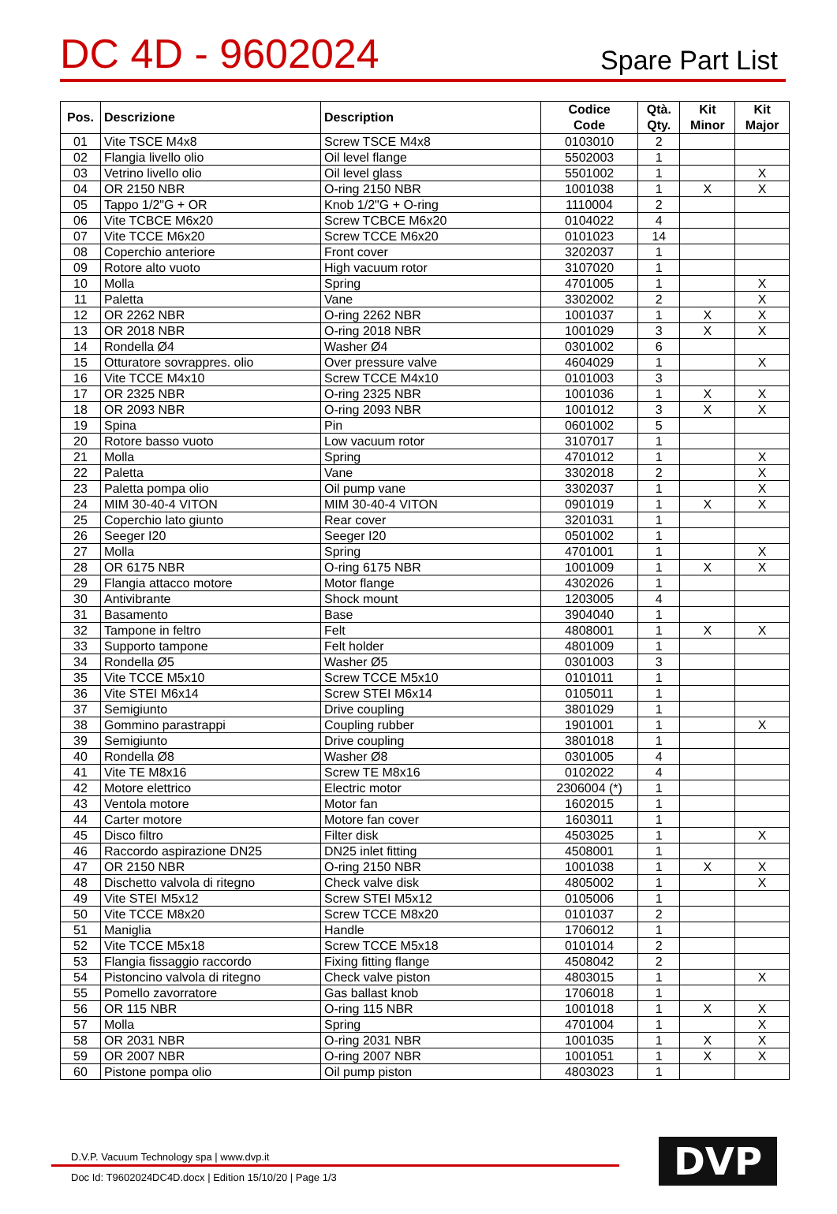DC 4D - 9602024
Spare Part List
| Pos. | Descrizione | Description | Codice Code | Qtà. Qty. | Kit Minor | Kit Major |
| --- | --- | --- | --- | --- | --- | --- |
| 01 | Vite TSCE M4x8 | Screw TSCE M4x8 | 0103010 | 2 | | |
| 02 | Flangia livello olio | Oil level flange | 5502003 | 1 | | |
| 03 | Vetrino livello olio | Oil level glass | 5501002 | 1 | | X |
| 04 | OR 2150 NBR | O-ring 2150 NBR | 1001038 | 1 | X | X |
| 05 | Tappo 1/2"G + OR | Knob 1/2"G + O-ring | 1110004 | 2 | | |
| 06 | Vite TCBCE M6x20 | Screw TCBCE M6x20 | 0104022 | 4 | | |
| 07 | Vite TCCE M6x20 | Screw TCCE M6x20 | 0101023 | 14 | | |
| 08 | Coperchio anteriore | Front cover | 3202037 | 1 | | |
| 09 | Rotore alto vuoto | High vacuum rotor | 3107020 | 1 | | |
| 10 | Molla | Spring | 4701005 | 1 | | X |
| 11 | Paletta | Vane | 3302002 | 2 | | X |
| 12 | OR 2262 NBR | O-ring 2262 NBR | 1001037 | 1 | X | X |
| 13 | OR 2018 NBR | O-ring 2018 NBR | 1001029 | 3 | X | X |
| 14 | Rondella Ø4 | Washer Ø4 | 0301002 | 6 | | |
| 15 | Otturatore sovrappres. olio | Over pressure valve | 4604029 | 1 | | X |
| 16 | Vite TCCE M4x10 | Screw TCCE M4x10 | 0101003 | 3 | | |
| 17 | OR 2325 NBR | O-ring 2325 NBR | 1001036 | 1 | X | X |
| 18 | OR 2093 NBR | O-ring 2093 NBR | 1001012 | 3 | X | X |
| 19 | Spina | Pin | 0601002 | 5 | | |
| 20 | Rotore basso vuoto | Low vacuum rotor | 3107017 | 1 | | |
| 21 | Molla | Spring | 4701012 | 1 | | X |
| 22 | Paletta | Vane | 3302018 | 2 | | X |
| 23 | Paletta pompa olio | Oil pump vane | 3302037 | 1 | | X |
| 24 | MIM 30-40-4 VITON | MIM 30-40-4 VITON | 0901019 | 1 | X | X |
| 25 | Coperchio lato giunto | Rear cover | 3201031 | 1 | | |
| 26 | Seeger I20 | Seeger I20 | 0501002 | 1 | | |
| 27 | Molla | Spring | 4701001 | 1 | | X |
| 28 | OR 6175 NBR | O-ring 6175 NBR | 1001009 | 1 | X | X |
| 29 | Flangia attacco motore | Motor flange | 4302026 | 1 | | |
| 30 | Antivibrante | Shock mount | 1203005 | 4 | | |
| 31 | Basamento | Base | 3904040 | 1 | | |
| 32 | Tampone in feltro | Felt | 4808001 | 1 | X | X |
| 33 | Supporto tampone | Felt holder | 4801009 | 1 | | |
| 34 | Rondella Ø5 | Washer Ø5 | 0301003 | 3 | | |
| 35 | Vite TCCE M5x10 | Screw TCCE M5x10 | 0101011 | 1 | | |
| 36 | Vite STEI M6x14 | Screw STEI M6x14 | 0105011 | 1 | | |
| 37 | Semigiunto | Drive coupling | 3801029 | 1 | | |
| 38 | Gommino parastrappi | Coupling rubber | 1901001 | 1 | | X |
| 39 | Semigiunto | Drive coupling | 3801018 | 1 | | |
| 40 | Rondella Ø8 | Washer Ø8 | 0301005 | 4 | | |
| 41 | Vite TE M8x16 | Screw TE M8x16 | 0102022 | 4 | | |
| 42 | Motore elettrico | Electric motor | 2306004 (*) | 1 | | |
| 43 | Ventola motore | Motor fan | 1602015 | 1 | | |
| 44 | Carter motore | Motore fan cover | 1603011 | 1 | | |
| 45 | Disco filtro | Filter disk | 4503025 | 1 | | X |
| 46 | Raccordo aspirazione DN25 | DN25 inlet fitting | 4508001 | 1 | | |
| 47 | OR 2150 NBR | O-ring 2150 NBR | 1001038 | 1 | X | X |
| 48 | Dischetto valvola di ritegno | Check valve disk | 4805002 | 1 | | X |
| 49 | Vite STEI M5x12 | Screw STEI M5x12 | 0105006 | 1 | | |
| 50 | Vite TCCE M8x20 | Screw TCCE M8x20 | 0101037 | 2 | | |
| 51 | Maniglia | Handle | 1706012 | 1 | | |
| 52 | Vite TCCE M5x18 | Screw TCCE M5x18 | 0101014 | 2 | | |
| 53 | Flangia fissaggio raccordo | Fixing fitting flange | 4508042 | 2 | | |
| 54 | Pistoncino valvola di ritegno | Check valve piston | 4803015 | 1 | | X |
| 55 | Pomello zavorratore | Gas ballast knob | 1706018 | 1 | | |
| 56 | OR 115 NBR | O-ring 115 NBR | 1001018 | 1 | X | X |
| 57 | Molla | Spring | 4701004 | 1 | | X |
| 58 | OR 2031 NBR | O-ring 2031 NBR | 1001035 | 1 | X | X |
| 59 | OR 2007 NBR | O-ring 2007 NBR | 1001051 | 1 | X | X |
| 60 | Pistone pompa olio | Oil pump piston | 4803023 | 1 | | |
D.V.P. Vacuum Technology spa | www.dvp.it
Doc Id: T9602024DC4D.docx | Edition 15/10/20 | Page 1/3
DVP